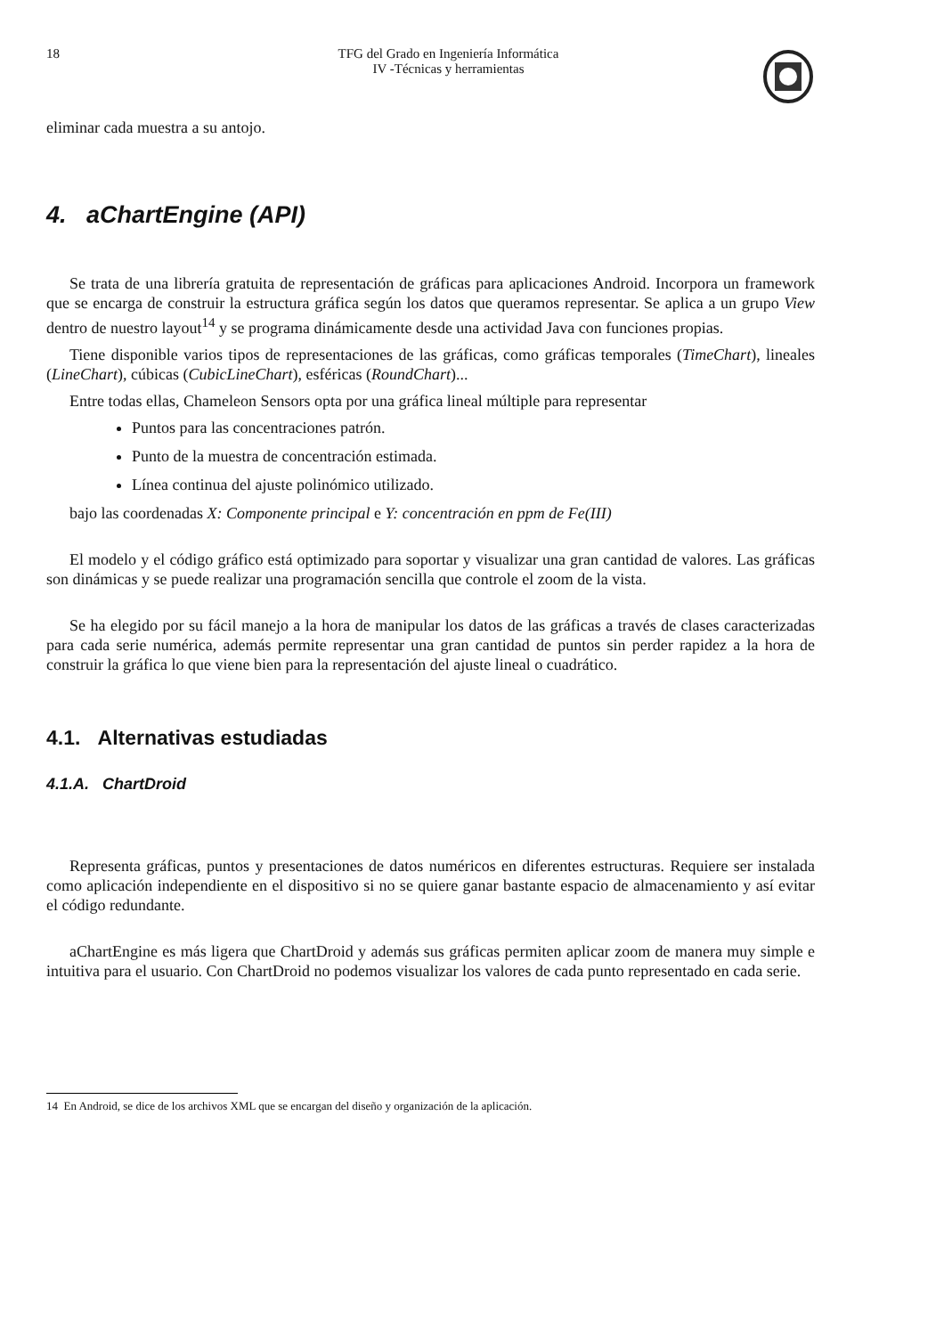18 TFG del Grado en Ingeniería Informática
IV -Técnicas y herramientas
eliminar cada muestra a su antojo.
4. aChartEngine (API)
Se trata de una librería gratuita de representación de gráficas para aplicaciones Android. Incorpora un framework que se encarga de construir la estructura gráfica según los datos que queramos representar. Se aplica a un grupo View dentro de nuestro layout<sup>14</sup> y se programa dinámicamente desde una actividad Java con funciones propias.
Tiene disponible varios tipos de representaciones de las gráficas, como gráficas temporales (TimeChart), lineales (LineChart), cúbicas (CubicLineChart), esféricas (RoundChart)...
Entre todas ellas, Chameleon Sensors opta por una gráfica lineal múltiple para representar
Puntos para las concentraciones patrón.
Punto de la muestra de concentración estimada.
Línea continua del ajuste polinómico utilizado.
bajo las coordenadas X: Componente principal e Y: concentración en ppm de Fe(III)
El modelo y el código gráfico está optimizado para soportar y visualizar una gran cantidad de valores. Las gráficas son dinámicas y se puede realizar una programación sencilla que controle el zoom de la vista.
Se ha elegido por su fácil manejo a la hora de manipular los datos de las gráficas a través de clases caracterizadas para cada serie numérica, además permite representar una gran cantidad de puntos sin perder rapidez a la hora de construir la gráfica lo que viene bien para la representación del ajuste lineal o cuadrático.
4.1. Alternativas estudiadas
4.1.A. ChartDroid
Representa gráficas, puntos y presentaciones de datos numéricos en diferentes estructuras. Requiere ser instalada como aplicación independiente en el dispositivo si no se quiere ganar bastante espacio de almacenamiento y así evitar el código redundante.
aChartEngine es más ligera que ChartDroid y además sus gráficas permiten aplicar zoom de manera muy simple e intuitiva para el usuario. Con ChartDroid no podemos visualizar los valores de cada punto representado en cada serie.
14 En Android, se dice de los archivos XML que se encargan del diseño y organización de la aplicación.